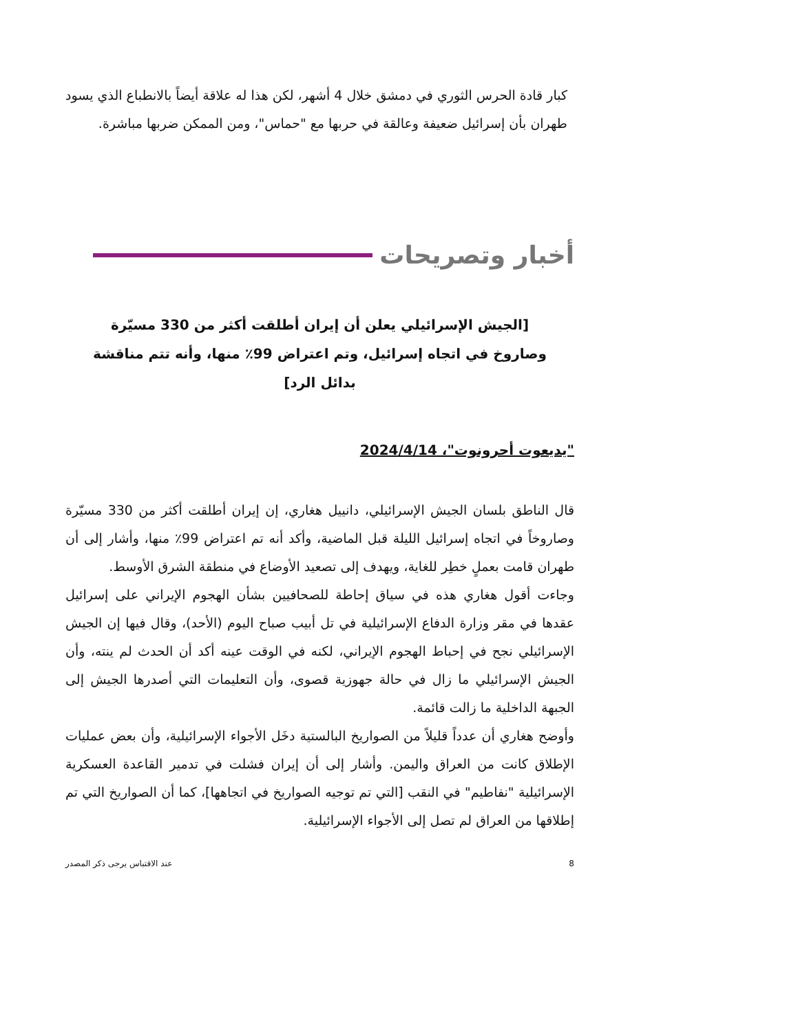كبار قادة الحرس الثوري في دمشق خلال 4 أشهر، لكن هذا له علاقة أيضاً بالانطباع الذي يسود طهران بأن إسرائيل ضعيفة وعالقة في حربها مع "حماس"، ومن الممكن ضربها مباشرة.
أخبار وتصريحات
[الجيش الإسرائيلي يعلن أن إيران أطلقت أكثر من 330 مسيّرة وصاروخ في اتجاه إسرائيل، وتم اعتراض 99٪ منها، وأنه تتم مناقشة بدائل الرد]
"يديعوت أحرونوت"، 2024/4/14
قال الناطق بلسان الجيش الإسرائيلي، دانييل هغاري، إن إيران أطلقت أكثر من 330 مسيّرة وصاروخاً في اتجاه إسرائيل الليلة قبل الماضية، وأكد أنه تم اعتراض 99٪ منها، وأشار إلى أن طهران قامت بعملٍ خطِر للغاية، ويهدف إلى تصعيد الأوضاع في منطقة الشرق الأوسط.
وجاءت أقول هغاري هذه في سياق إحاطة للصحافيين بشأن الهجوم الإيراني على إسرائيل عقدها في مقر وزارة الدفاع الإسرائيلية في تل أبيب صباح اليوم (الأحد)، وقال فيها إن الجيش الإسرائيلي نجح في إحباط الهجوم الإيراني، لكنه في الوقت عينه أكد أن الحدث لم ينته، وأن الجيش الإسرائيلي ما زال في حالة جهوزية قصوى، وأن التعليمات التي أصدرها الجيش إلى الجبهة الداخلية ما زالت قائمة.
وأوضح هغاري أن عدداً قليلاً من الصواريخ البالستية دخَل الأجواء الإسرائيلية، وأن بعض عمليات الإطلاق كانت من العراق واليمن. وأشار إلى أن إيران فشلت في تدمير القاعدة العسكرية الإسرائيلية "نفاطيم" في النقب [التي تم توجيه الصواريخ في اتجاهها]، كما أن الصواريخ التي تم إطلاقها من العراق لم تصل إلى الأجواء الإسرائيلية.
8 عند الاقتباس يرجى ذكر المصدر